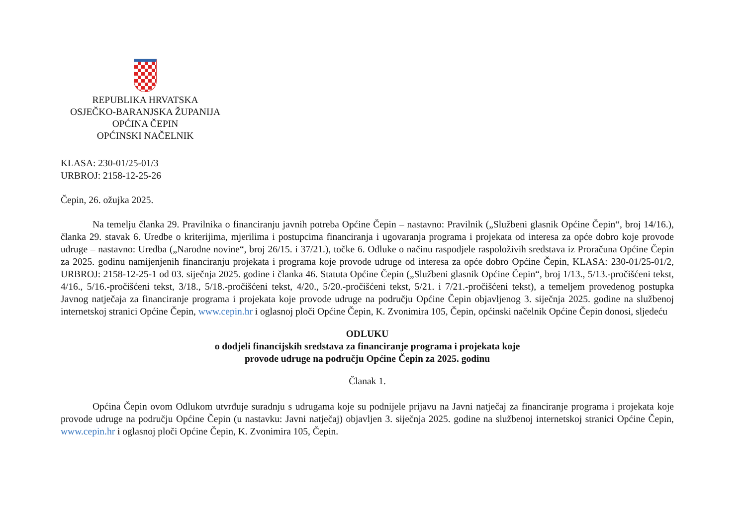REPUBLIKA HRVATSKA
OSJEČKO-BARANJSKA ŽUPANIJA
OPĆINA ČEPIN
OPĆINSKI NAČELNIK
KLASA: 230-01/25-01/3
URBROJ: 2158-12-25-26
Čepin, 26. ožujka 2025.
Na temelju članka 29. Pravilnika o financiranju javnih potreba Općine Čepin – nastavno: Pravilnik („Službeni glasnik Općine Čepin“, broj 14/16.), članka 29. stavak 6. Uredbe o kriterijima, mjerilima i postupcima financiranja i ugovaranja programa i projekata od interesa za opće dobro koje provode udruge – nastavno: Uredba („Narodne novine“, broj 26/15. i 37/21.), točke 6. Odluke o načinu raspodjele raspoloživih sredstava iz Proračuna Općine Čepin za 2025. godinu namijenjenih financiranju projekata i programa koje provode udruge od interesa za opće dobro Općine Čepin, KLASA: 230-01/25-01/2, URBROJ: 2158-12-25-1 od 03. siječnja 2025. godine i članka 46. Statuta Općine Čepin („Službeni glasnik Općine Čepin“, broj 1/13., 5/13.-pročišćeni tekst, 4/16., 5/16.-pročišćeni tekst, 3/18., 5/18.-pročišćeni tekst, 4/20., 5/20.-pročišćeni tekst, 5/21. i 7/21.-pročišćeni tekst), a temeljem provedenog postupka Javnog natječaja za financiranje programa i projekata koje provode udruge na području Općine Čepin objavljenog 3. siječnja 2025. godine na službenoj internetskoj stranici Općine Čepin, www.cepin.hr i oglasnoj ploči Općine Čepin, K. Zvonimira 105, Čepin, općinski načelnik Općine Čepin donosi, sljedeću
ODLUKU
o dodjeli financijskih sredstava za financiranje programa i projekata koje
provode udruge na području Općine Čepin za 2025. godinu
Članak 1.
Općina Čepin ovom Odlukom utvrđuje suradnju s udrugama koje su podnijele prijavu na Javni natječaj za financiranje programa i projekata koje provode udruge na području Općine Čepin (u nastavku: Javni natječaj) objavljen 3. siječnja 2025. godine na službenoj internetskoj stranici Općine Čepin, www.cepin.hr i oglasnoj ploči Općine Čepin, K. Zvonimira 105, Čepin.